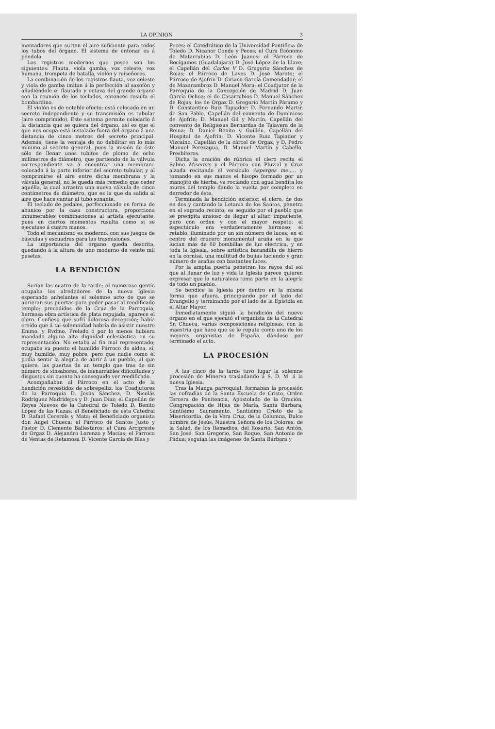LA OPINION 3
mentadores que surten el aire suficiente para todos los tubos del órgano. El sistema de entonar es á péndola.
Los registros modernos que posee son los siguientes: Flauta, viola gamba, voz celeste, voz humana, trompeta de batalla, violón y ruiseñores.
La combinación de los registros flauta, voz celeste y viola de gamba imitan á la perfección al saxofón y añadiéndole el flautado y octava del grande órgano con la reunión de los teclados, entonces resulta el bombardino.
El violón es de notable efecto; está colocado en un secreto independiente y su transmisión es tubular (aire comprimido). Este sistema permite colocarlo á la distancia que se quiera del órgano, así es que el que nos ocupa está instalado fuera del órgano á una distancia de cinco metros del secreto principal. Además, tiene la ventaja de no debilitar en lo más mínimo al secreto general, pues la misión de éste sólo de llenar unos tubitos de plomo de ocho milímetros de diámetro, que partiendo de la válvula correspondiente va á encontrar una membrana colocada á la parte inferior del secreto tubular, y al comprimirse el aire entre dicha membrana y la válvula general, no le queda más remedio que ceder aquélla, la cual arrastra una nueva válvula de cinco centímetros de diámetro, que es la que da salida al aire que hace cantar al tubo sonante.
El teclado de pedales, perfeccionado en forma de abanico por la casa constructora, proporciona innumerables combinaciones al artista ejecutante, pues en ciertos momentos rusulta como si se ejecutase á cuatro manos.
Todo el mecanismo es moderno, con sus juegos de básculas y escuadras para las trasmisiones.
La importancia del órgano queda descrita, quedando á la altura de uno moderno de veinte mil pesetas.
LA BENDICIÓN
Serían las cuatro de la tarde; el numeroso gentío ocupaba los alrededores de la nueva Iglesia esperando anhelantes el solemne acto de que se abrieran sus puertas para poder pasar al reedificado templo; precedidos de la Cruz de la Parroquia, hermosa obra artística de plata repujada, aparece el clero. Confieso que sufrí dolorosa decepción; había creído que á tal solemnidad habría de asistir nuestro Emmo. y Rvdmo. Prelado ó por lo menos hubiera mandado alguna alta dignidad eclesiástica en su representación. No estaba al fin mal representado; ocupaba su puesto el humilde Párroco de aldea, sí, muy humilde, muy pobre, pero que nadie como él podía sentir la alegría de abrir á un pueblo, al que quiere, las puertas de un templo que tras de sin número de sinsabores, de inenarrables dificultades y disgustos sin cuento ha conseguido ver reedificado.
Acompañaban al Párroco en el acto de la bendición revestidos de sobrepelliz, los Coadjutores de la Parroquia D. Jesús Sánchez, D. Nicolás Rodríguez Madridejos y D. Juan Díaz; el Capellán de Reyes Nuevos de la Catedral de Toledo D. Benito López de las Hazas; el Beneficiado de esta Catedral D. Rafael Cererols y Mata; el Beneficiado organista don Angel Chueca; el Párroco de Santos Justo y Pástor D. Clemente Ballesteros; el Cura Arcipreste de Orgaz D. Alejandro Lorenzo y Macías; el Párroco de Ventas de Retamosa D. Vicente García de Blas y
Peces; el Catedrático de la Universidad Pontificia de Toledo D. Nicanor Conde y Peces; el Cura Ecónomo de Matarrubias D. León Juanes; el Párroco de Bocígamos (Guadalajara) D. José López de la Llave; el Capellán del Carlos V D. Gregorio Sánchez de Rojas; el Párroco de Layos D. José Maroto; el Párroco de Ajofrín D. Ciriaco García Comendador; el de Mazarambroz D. Manuel Mora; el Coadjutor de la Parroquia de la Concepción de Madrid D. Juan García Ochoa; el de Casarrubios D. Manuel Sánchez de Rojas; los de Orgaz D. Gregorio Martín Páramo y D. Constantino Ruiz Tapiador; D. Fernando Martín de San Pablo, Capellán del convento de Dominicos de Ajofrín; D. Manuel Gil y Martín, Capellán del convento de Religiosas Bernardas de Talavera de la Reina; D. Daniel Benito y Guillén, Capellán del Hospital de Ajofrín; D. Vicente Ruiz Tapiador y Vizcaíno, Capellán de la cárcel de Orgaz, y D. Pedro Manuel Perezagua, D. Manuel Martín y Cabello, Presbíteros.
Dicha la oración de rúbrica el clero recita el Salmo Miserere y el Párroco con Pluvial y Cruz alzada recitando el versículo Asperges me..... y tomando en sus manos el hisopo formado por un manojito de hierba, va rociando con agua bendita los muros del templo dando la vuelta por completo en derredor de éste.
Terminada la bendición exterior, el clero, de dos en dos y cantando la Letanía de los Santos, penetra en el sagrado recinto; es seguido por el pueblo que se precipita ansioso de llegar al altar, impaciente, pero con orden y con el mayor respeto; el espectáculo era verdaderamente hermoso; el retablo, iluminado por un sin número de luces; en el centro del crucero monumental araña en la que lucían más de 60 bombillas de luz eléctrica, y en toda la Iglesia, sobre artística barandilla de hierro en la cornisa, una multitud de bujías luciendo y gran número de arañas con bastantes luces.
Por la amplia puerta penetran los rayos del sol que al llenar de luz y vida la Iglesia parece quieren expresar que la naturaleza toma parte en la alegría de todo un pueblo.
Se bendice la Iglesia por dentro en la misma forma que afuera, principiando por el lado del Evangelio y terminando por el lado de la Epístola en el Altar Mayor.
Inmediatamente siguió la bendición del nuevo órgano en el que ejecutó el organista de la Catedral Sr. Chueca, varias composiciones religiosas, con la maestría que hace que se le repute como uno de los mejores organistas de España, dándose por terminado el acto.
LA PROCESIÓN
A las cinco de la tarde tuvo lugar la solemne procesión de Minerva trasladando á S. D. M. á la nueva Iglesia.
Tras la Manga parroquial, formaban la procesión las cofradías de la Santa Escuela de Cristo, Orden Tercera de Penitencia, Apostolado de la Oración, Congregación de Hijas de María, Santa Bárbara, Santísimo Sacramento, Santísimo Cristo de la Misericordia, de la Vera Cruz, de la Columna, Dulce nombre de Jesús, Nuestra Señora de los Dolores, de la Salud, de los Remedios, del Rosario, San Antón, San José, San Gregorio, San Roque, San Antonio de Pádua; seguían las imágenes de Santa Bárbara y